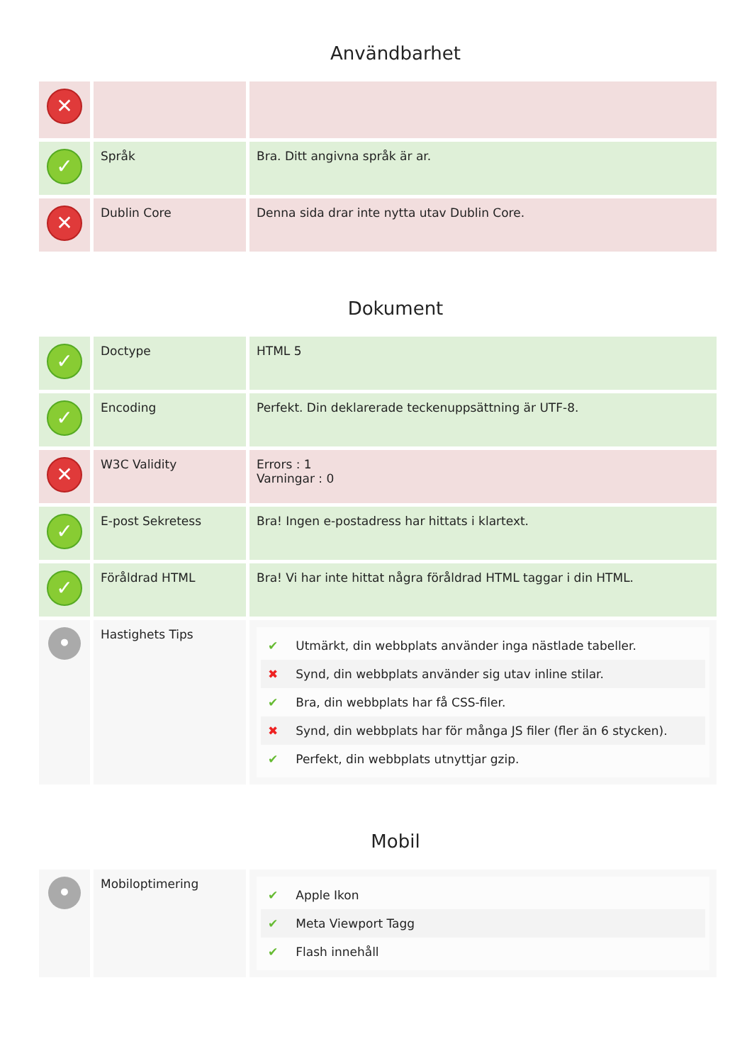Användbarhet
| ✕ | | |
| ✓ | Språk | Bra. Ditt angivna språk är ar. |
| ✕ | Dublin Core | Denna sida drar inte nytta utav Dublin Core. |
Dokument
| ✓ | Doctype | HTML 5 |
| ✓ | Encoding | Perfekt. Din deklarerade teckenuppsättning är UTF-8. |
| ✕ | W3C Validity | Errors : 1 Varningar : 0 |
| ✓ | E-post Sekretess | Bra! Ingen e-postadress har hittats i klartext. |
| ✓ | Föråldrad HTML | Bra! Vi har inte hittat några föråldrad HTML taggar i din HTML. |
| • | Hastighets Tips | ✔ Utmärkt, din webbplats använder inga nästlade tabeller. ✖ Synd, din webbplats använder sig utav inline stilar. ✔ Bra, din webbplats har få CSS-filer. ✖ Synd, din webbplats har för många JS filer (fler än 6 stycken). ✔ Perfekt, din webbplats utnyttjar gzip. |
Mobil
| • | Mobiloptimering | ✔ Apple Ikon ✔ Meta Viewport Tagg ✔ Flash innehåll |